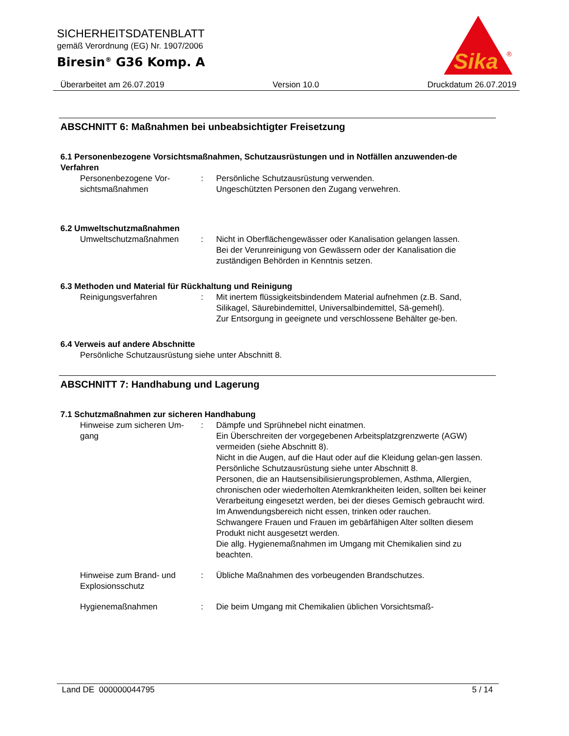SICHERHEITSDATENBLATT
gemäß Verordnung (EG) Nr. 1907/2006
Biresin<sup>®</sup> G36 Komp. A
Sika
®
Überarbeitet am 26.07.2019 Version 10.0 Druckdatum 26.07.2019
ABSCHNITT 6: Maßnahmen bei unbeabsichtigter Freisetzung
6.1 Personenbezogene Vorsichtsmaßnahmen, Schutzausrüstungen und in Notfällen anzuwenden-de Verfahren
Personenbezogene Vor-sichtsmaßnahmen
: Persönliche Schutzausrüstung verwenden.
Ungeschützten Personen den Zugang verwehren.
6.2 Umweltschutzmaßnahmen
Umweltschutzmaßnahmen : Nicht in Oberflächengewässer oder Kanalisation gelangen lassen.
Bei der Verunreinigung von Gewässern oder der Kanalisation die zuständigen Behörden in Kenntnis setzen.
6.3 Methoden und Material für Rückhaltung und Reinigung
Reinigungsverfahren : Mit inertem flüssigkeitsbindendem Material aufnehmen (z.B. Sand, Silikagel, Säurebindemittel, Universalbindemittel, Sä-gemehl).
Zur Entsorgung in geeignete und verschlossene Behälter ge-ben.
6.4 Verweis auf andere Abschnitte
Persönliche Schutzausrüstung siehe unter Abschnitt 8.
ABSCHNITT 7: Handhabung und Lagerung
7.1 Schutzmaßnahmen zur sicheren Handhabung
Hinweise zum sicheren Um-gang
: Dämpfe und Sprühnebel nicht einatmen.
Ein Überschreiten der vorgegebenen Arbeitsplatzgrenzwerte (AGW) vermeiden (siehe Abschnitt 8).
Nicht in die Augen, auf die Haut oder auf die Kleidung gelan-gen lassen.
Persönliche Schutzausrüstung siehe unter Abschnitt 8.
Personen, die an Hautsensibilisierungsproblemen, Asthma, Allergien, chronischen oder wiederholten Atemkrankheiten leiden, sollten bei keiner Verarbeitung eingesetzt werden, bei der dieses Gemisch gebraucht wird.
Im Anwendungsbereich nicht essen, trinken oder rauchen.
Schwangere Frauen und Frauen im gebärfähigen Alter sollten diesem Produkt nicht ausgesetzt werden.
Die allg. Hygienemaßnahmen im Umgang mit Chemikalien sind zu beachten.
Hinweise zum Brand- und Explosionsschutz
: Übliche Maßnahmen des vorbeugenden Brandschutzes.
Hygienemaßnahmen : Die beim Umgang mit Chemikalien üblichen Vorsichtsmaß-
Land DE 000000044795 5 / 14